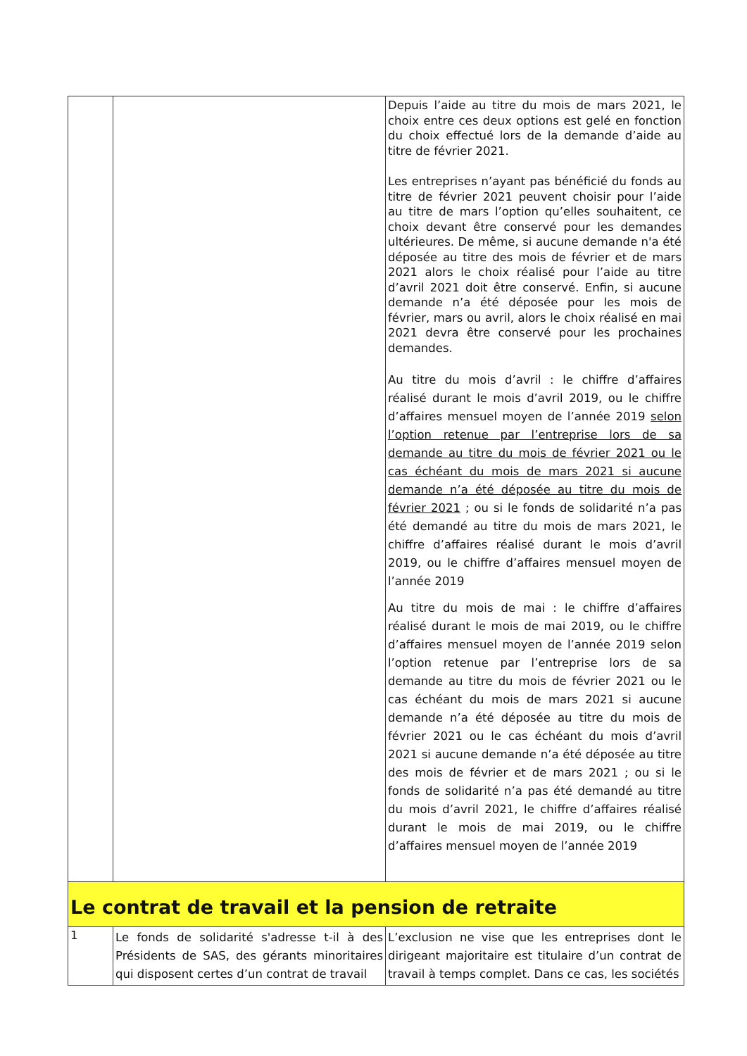| | | Depuis l’aide au titre du mois de mars 2021, le choix entre ces deux options est gelé en fonction du choix effectué lors de la demande d’aide au titre de février 2021. Les entreprises n’ayant pas bénéficié du fonds au titre de février 2021 peuvent choisir pour l’aide au titre de mars l’option qu’elles souhaitent, ce choix devant être conservé pour les demandes ultérieures. De même, si aucune demande n'a été déposée au titre des mois de février et de mars 2021 alors le choix réalisé pour l’aide au titre d’avril 2021 doit être conservé. Enfin, si aucune demande n’a été déposée pour les mois de février, mars ou avril, alors le choix réalisé en mai 2021 devra être conservé pour les prochaines demandes. Au titre du mois d’avril : le chiffre d’affaires réalisé durant le mois d’avril 2019, ou le chiffre d’affaires mensuel moyen de l’année 2019 selon l’option retenue par l’entreprise lors de sa demande au titre du mois de février 2021 ou le cas échéant du mois de mars 2021 si aucune demande n’a été déposée au titre du mois de février 2021 ; ou si le fonds de solidarité n’a pas été demandé au titre du mois de mars 2021, le chiffre d’affaires réalisé durant le mois d’avril 2019, ou le chiffre d’affaires mensuel moyen de l’année 2019 Au titre du mois de mai : le chiffre d’affaires réalisé durant le mois de mai 2019, ou le chiffre d’affaires mensuel moyen de l’année 2019 selon l’option retenue par l’entreprise lors de sa demande au titre du mois de février 2021 ou le cas échéant du mois de mars 2021 si aucune demande n’a été déposée au titre du mois de février 2021 ou le cas échéant du mois d’avril 2021 si aucune demande n’a été déposée au titre des mois de février et de mars 2021 ; ou si le fonds de solidarité n’a pas été demandé au titre du mois d’avril 2021, le chiffre d’affaires réalisé durant le mois de mai 2019, ou le chiffre d’affaires mensuel moyen de l’année 2019 |
| Le contrat de travail et la pension de retraite | | |
| 1 | Le fonds de solidarité s'adresse t-il à des Présidents de SAS, des gérants minoritaires qui disposent certes d’un contrat de travail | L’exclusion ne vise que les entreprises dont le dirigeant majoritaire est titulaire d’un contrat de travail à temps complet. Dans ce cas, les sociétés |